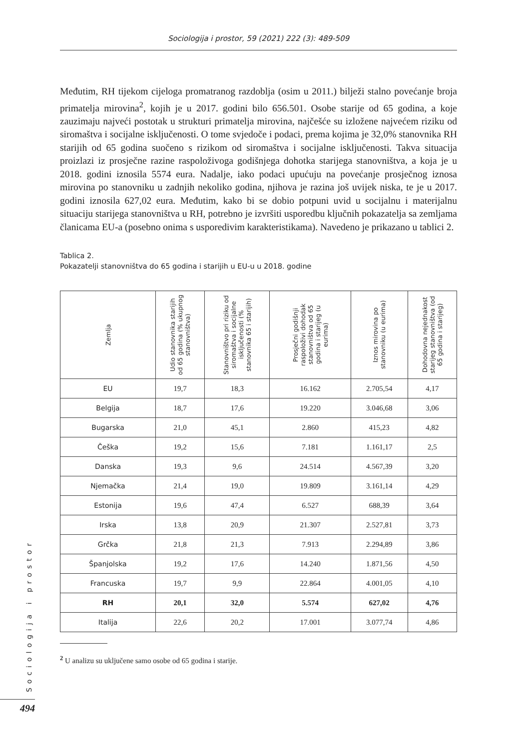Sociologija i prostor, 59 (2021) 222 (3): 489-509
Međutim, RH tijekom cijeloga promatranog razdoblja (osim u 2011.) bilježi stalno povećanje broja primatelja mirovina<sup>2</sup>, kojih je u 2017. godini bilo 656.501. Osobe starije od 65 godina, a koje zauzimaju najveći postotak u strukturi primatelja mirovina, najčešće su izložene najvećem riziku od siromaštva i socijalne isključenosti. O tome svjedoče i podaci, prema kojima je 32,0% stanovnika RH starijih od 65 godina suočeno s rizikom od siromaštva i socijalne isključenosti. Takva situacija proizlazi iz prosječne razine raspoloživoga godišnjega dohotka starijega stanovništva, a koja je u 2018. godini iznosila 5574 eura. Nadalje, iako podaci upućuju na povećanje prosječnog iznosa mirovina po stanovniku u zadnjih nekoliko godina, njihova je razina još uvijek niska, te je u 2017. godini iznosila 627,02 eura. Međutim, kako bi se dobio potpuni uvid u socijalnu i materijalnu situaciju starijega stanovništva u RH, potrebno je izvršiti usporedbu ključnih pokazatelja sa zemljama članicama EU-a (posebno onima s usporedivim karakteristikama). Navedeno je prikazano u tablici 2.
Tablica 2.
Pokazatelji stanovništva do 65 godina i starijih u EU-u u 2018. godine
| Zemlja | Udio stanovnika starijih od 65 godina (% ukupnog stanovništva) | Stanovništvo pri riziku od siromaštva i socijalne isključenosti (% stanovnika 65 i starijih) | Prosječni godišnji raspoloživi dohodak stanovništva od 65 godina i starijeg (u eurima) | Iznos mirovina po stanovniku (u eurima) | Dohodovna nejednakost starijeg stanovništva (od 65 godina i starijeg) |
| --- | --- | --- | --- | --- | --- |
| EU | 19,7 | 18,3 | 16.162 | 2.705,54 | 4,17 |
| Belgija | 18,7 | 17,6 | 19.220 | 3.046,68 | 3,06 |
| Bugarska | 21,0 | 45,1 | 2.860 | 415,23 | 4,82 |
| Češka | 19,2 | 15,6 | 7.181 | 1.161,17 | 2,5 |
| Danska | 19,3 | 9,6 | 24.514 | 4.567,39 | 3,20 |
| Njemačka | 21,4 | 19,0 | 19.809 | 3.161,14 | 4,29 |
| Estonija | 19,6 | 47,4 | 6.527 | 688,39 | 3,64 |
| Irska | 13,8 | 20,9 | 21.307 | 2.527,81 | 3,73 |
| Grčka | 21,8 | 21,3 | 7.913 | 2.294,89 | 3,86 |
| Španjolska | 19,2 | 17,6 | 14.240 | 1.871,56 | 4,50 |
| Francuska | 19,7 | 9,9 | 22.864 | 4.001,05 | 4,10 |
| RH | 20,1 | 32,0 | 5.574 | 627,02 | 4,76 |
| Italija | 22,6 | 20,2 | 17.001 | 3.077,74 | 4,86 |
<sup>2</sup> U analizu su uključene samo osobe od 65 godina i starije.
Sociologija i prostor
494